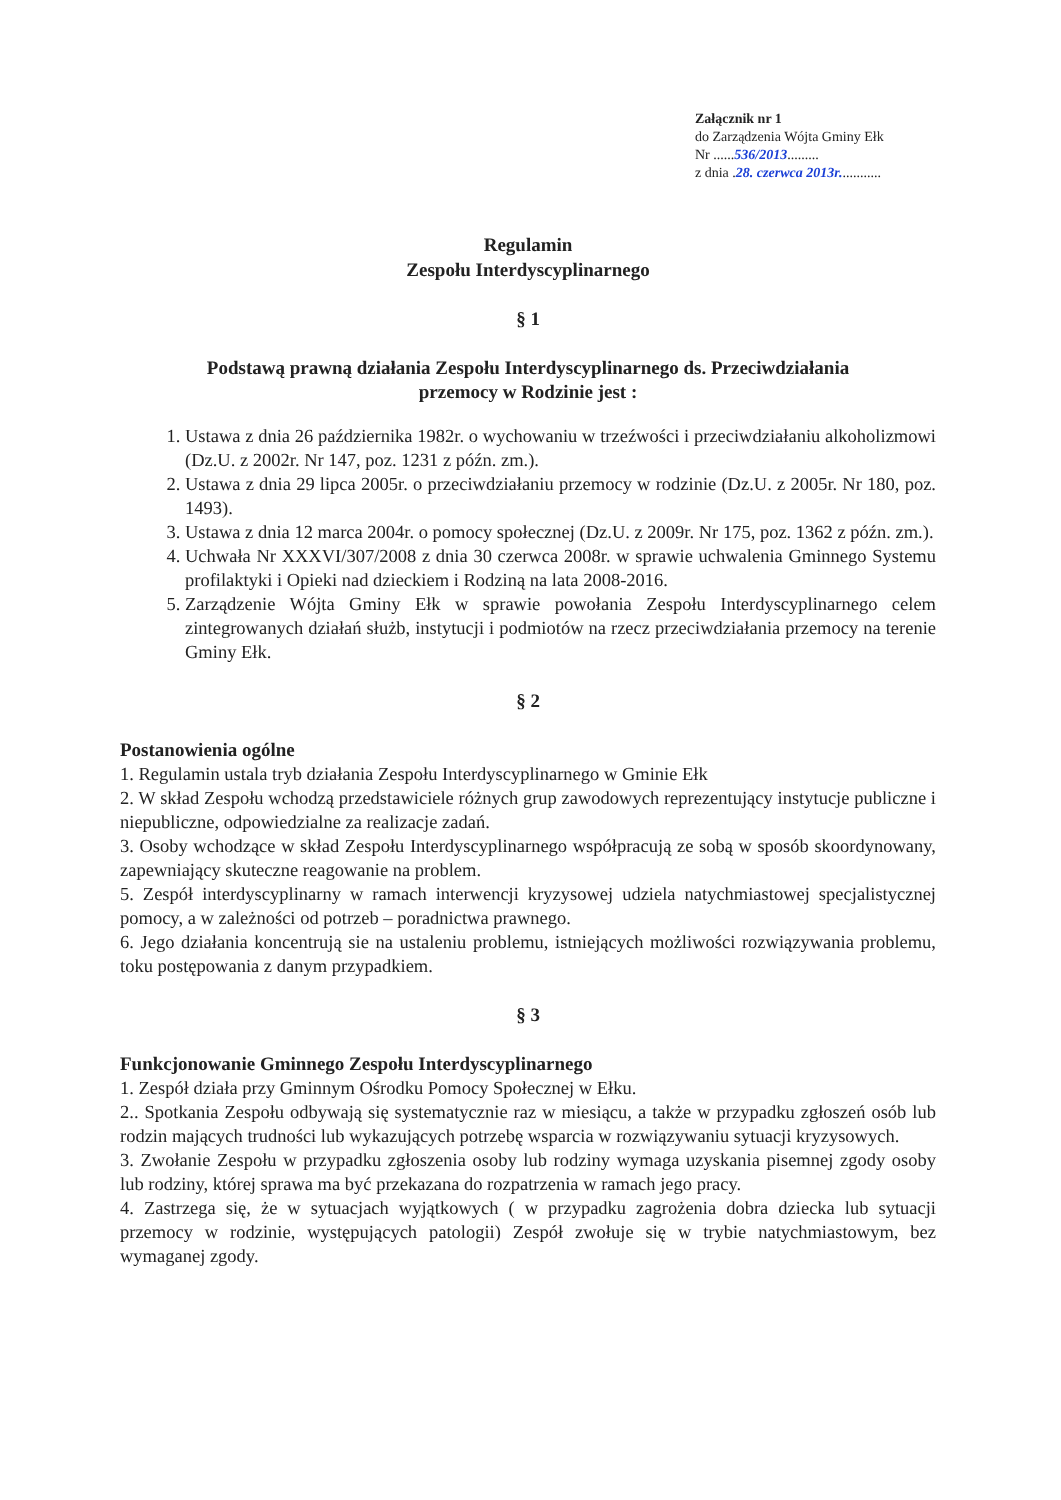Załącznik nr 1
do Zarządzenia Wójta Gminy Ełk
Nr ......536/2013.........
z dnia .28. czerwca 2013r............
Regulamin
Zespołu Interdyscyplinarnego
§ 1
Podstawą prawną działania Zespołu Interdyscyplinarnego ds. Przeciwdziałania
przemocy w Rodzinie jest :
1. Ustawa z dnia 26 października 1982r. o wychowaniu w trzeźwości i przeciwdziałaniu alkoholizmowi (Dz.U. z 2002r. Nr 147, poz. 1231 z późn. zm.).
2. Ustawa z dnia 29 lipca 2005r. o przeciwdziałaniu przemocy w rodzinie (Dz.U. z 2005r. Nr 180, poz. 1493).
3. Ustawa z dnia 12 marca 2004r. o pomocy społecznej (Dz.U. z 2009r. Nr 175, poz. 1362 z późn. zm.).
4. Uchwała Nr XXXVI/307/2008 z dnia 30 czerwca 2008r. w sprawie uchwalenia Gminnego Systemu profilaktyki i Opieki nad dzieckiem i Rodziną na lata 2008-2016.
5. Zarządzenie Wójta Gminy Ełk w sprawie powołania Zespołu Interdyscyplinarnego celem zintegrowanych działań służb, instytucji i podmiotów na rzecz przeciwdziałania przemocy na terenie Gminy Ełk.
§ 2
Postanowienia ogólne
1. Regulamin ustala tryb działania Zespołu Interdyscyplinarnego w Gminie Ełk
2. W skład Zespołu wchodzą przedstawiciele różnych grup zawodowych reprezentujący instytucje publiczne i niepubliczne, odpowiedzialne za realizacje zadań.
3. Osoby wchodzące w skład Zespołu Interdyscyplinarnego współpracują ze sobą w sposób skoordynowany, zapewniający skuteczne reagowanie na problem.
5. Zespół interdyscyplinarny w ramach interwencji kryzysowej udziela natychmiastowej specjalistycznej pomocy, a w zależności od potrzeb – poradnictwa prawnego.
6. Jego działania koncentrują sie na ustaleniu problemu, istniejących możliwości rozwiązywania problemu, toku postępowania z danym przypadkiem.
§ 3
Funkcjonowanie Gminnego Zespołu Interdyscyplinarnego
1. Zespół działa przy Gminnym Ośrodku Pomocy Społecznej w Ełku.
2.. Spotkania Zespołu odbywają się systematycznie raz w miesiącu, a także w przypadku zgłoszeń osób lub rodzin mających trudności lub wykazujących potrzebę wsparcia w rozwiązywaniu sytuacji kryzysowych.
3. Zwołanie Zespołu w przypadku zgłoszenia osoby lub rodziny wymaga uzyskania pisemnej zgody osoby lub rodziny, której sprawa ma być przekazana do rozpatrzenia w ramach jego pracy.
4. Zastrzega się, że w sytuacjach wyjątkowych ( w przypadku zagrożenia dobra dziecka lub sytuacji przemocy w rodzinie, występujących patologii) Zespół zwołuje się w trybie natychmiastowym, bez wymaganej zgody.